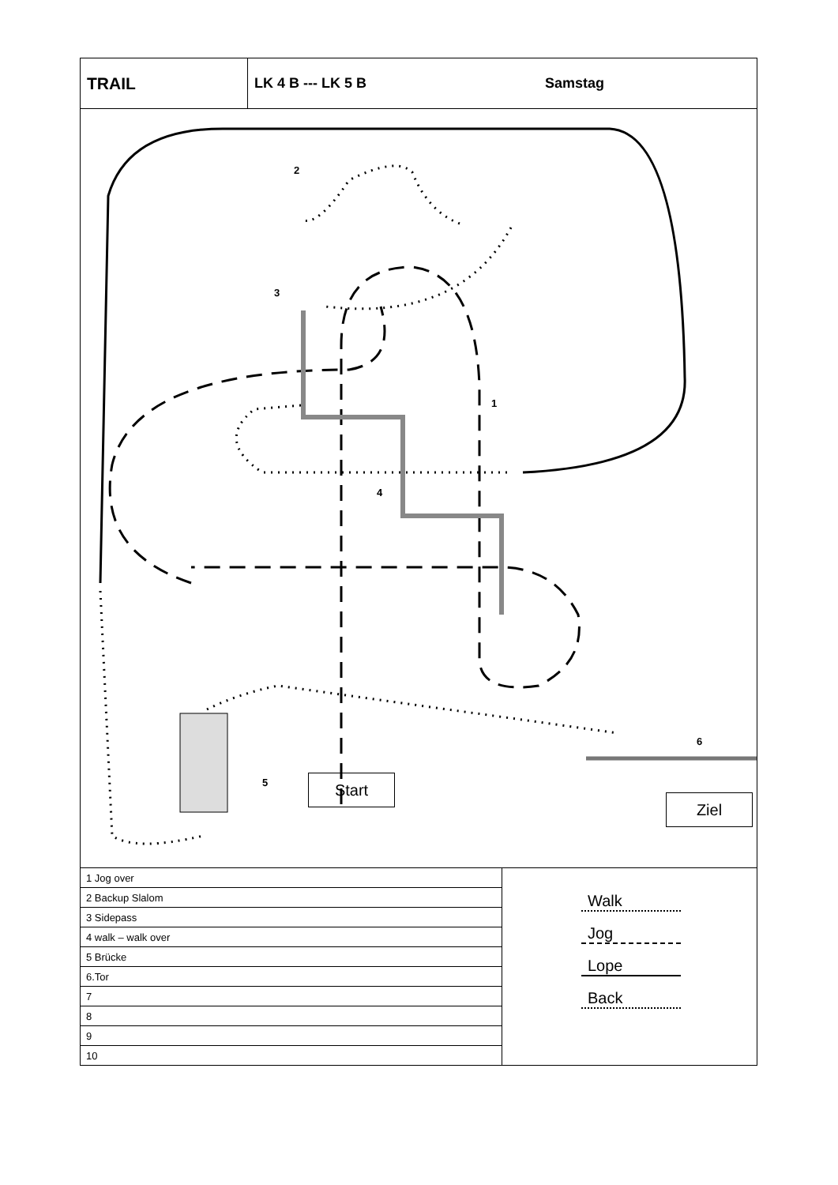TRAIL
LK 4 B --- LK 5 B Samstag
2
3
1
4
5
6
Start
Ziel
| 1 Jog over |
| 2 Backup Slalom |
| 3 Sidepass |
| 4 walk – walk over |
| 5 Brücke |
| 6.Tor |
| 7 |
| 8 |
| 9 |
| 10 |
Walk
Jog
Lope
Back